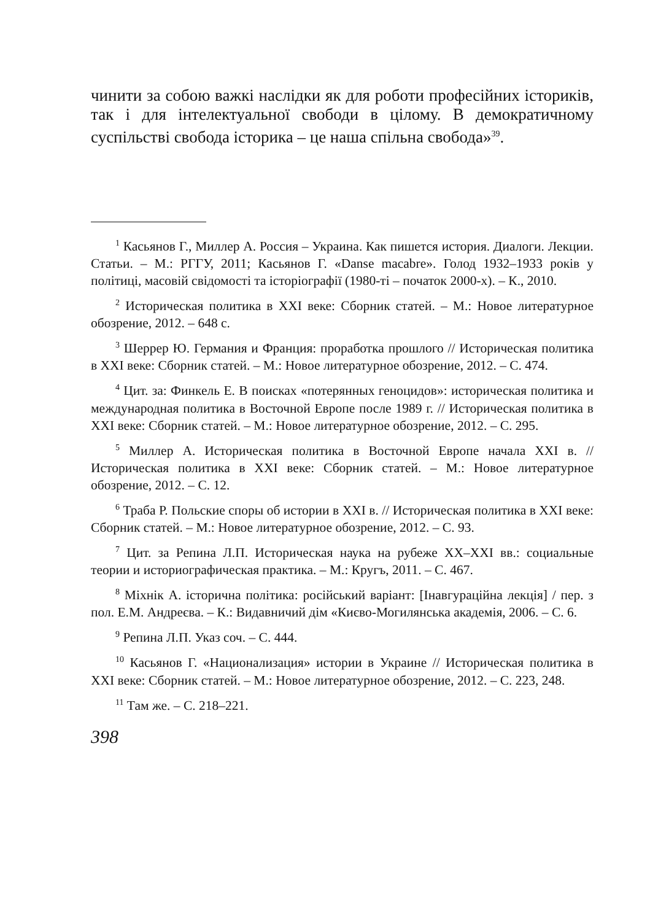чинити за собою важкі наслідки як для роботи професійних істориків, так і для інтелектуальної свободи в цілому. В демократичному суспільстві свобода історика – це наша спільна свобода»<sup>39</sup>.
<sup>1</sup> Касьянов Г., Миллер А. Россия – Украина. Как пишется история. Диалоги. Лекции. Статьи. – М.: РГГУ, 2011; Касьянов Г. «Danse macabre». Голод 1932–1933 років у політиці, масовій свідомості та історіографії (1980-ті – початок 2000-х). – К., 2010.
<sup>2</sup> Историческая политика в XXI веке: Сборник статей. – М.: Новое литературное обозрение, 2012. – 648 с.
<sup>3</sup> Шеррер Ю. Германия и Франция: проработка прошлого // Историческая политика в XXI веке: Сборник статей. – М.: Новое литературное обозрение, 2012. – С. 474.
<sup>4</sup> Цит. за: Финкель Е. В поисках «потерянных геноцидов»: историческая политика и международная политика в Восточной Европе после 1989 г. // Историческая политика в XXI веке: Сборник статей. – М.: Новое литературное обозрение, 2012. – С. 295.
<sup>5</sup> Миллер А. Историческая политика в Восточной Европе начала XXI в. // Историческая политика в XXI веке: Сборник статей. – М.: Новое литературное обозрение, 2012. – С. 12.
<sup>6</sup> Траба Р. Польские споры об истории в XXI в. // Историческая политика в XXI веке: Сборник статей. – М.: Новое литературное обозрение, 2012. – С. 93.
<sup>7</sup> Цит. за Репина Л.П. Историческая наука на рубеже XX–XXI вв.: социальные теории и историографическая практика. – М.: Кругъ, 2011. – С. 467.
<sup>8</sup> Міхнік А. історична політика: російський варіант: [Інавгураційна лекція] / пер. з пол. Е.М. Андреєва. – К.: Видавничий дім «Києво-Могилянська академія, 2006. – С. 6.
<sup>9</sup> Репина Л.П. Указ соч. – С. 444.
<sup>10</sup> Касьянов Г. «Национализация» истории в Украине // Историческая политика в XXI веке: Сборник статей. – М.: Новое литературное обозрение, 2012. – С. 223, 248.
<sup>11</sup> Там же. – С. 218–221.
398